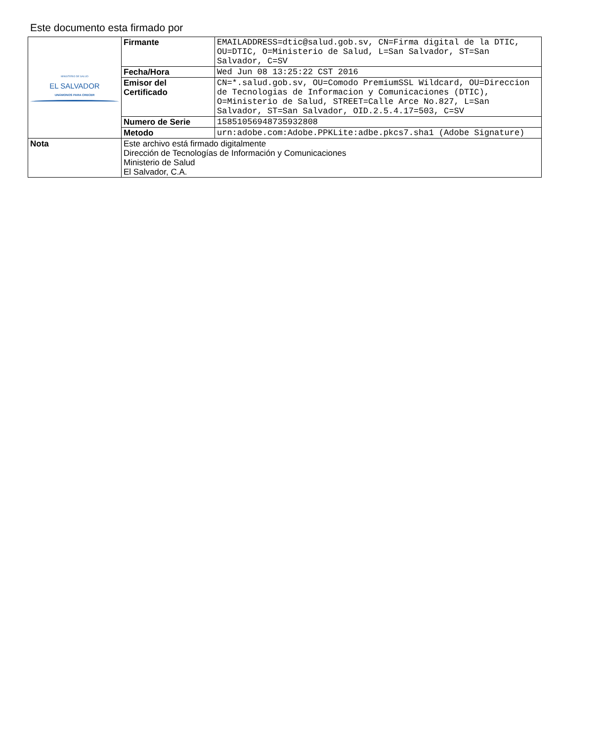Este documento esta firmado por
| MINISTERIO DE SALUD EL SALVADOR UNÁMONOS PARA CRECER | Firmante | EMAILADDRESS=dtic@salud.gob.sv, CN=Firma digital de la DTIC, OU=DTIC, O=Ministerio de Salud, L=San Salvador, ST=San Salvador, C=SV |
| | Fecha/Hora | Wed Jun 08 13:25:22 CST 2016 |
| | Emisor del Certificado | CN=*.salud.gob.sv, OU=Comodo PremiumSSL Wildcard, OU=Direccion de Tecnologias de Informacion y Comunicaciones (DTIC), O=Ministerio de Salud, STREET=Calle Arce No.827, L=San Salvador, ST=San Salvador, OID.2.5.4.17=503, C=SV |
| | Numero de Serie | 15851056948735932808 |
| | Metodo | urn:adobe.com:Adobe.PPKLite:adbe.pkcs7.sha1 (Adobe Signature) |
| Nota | Este archivo está firmado digitalmente Dirección de Tecnologías de Información y Comunicaciones Ministerio de Salud El Salvador, C.A. | |